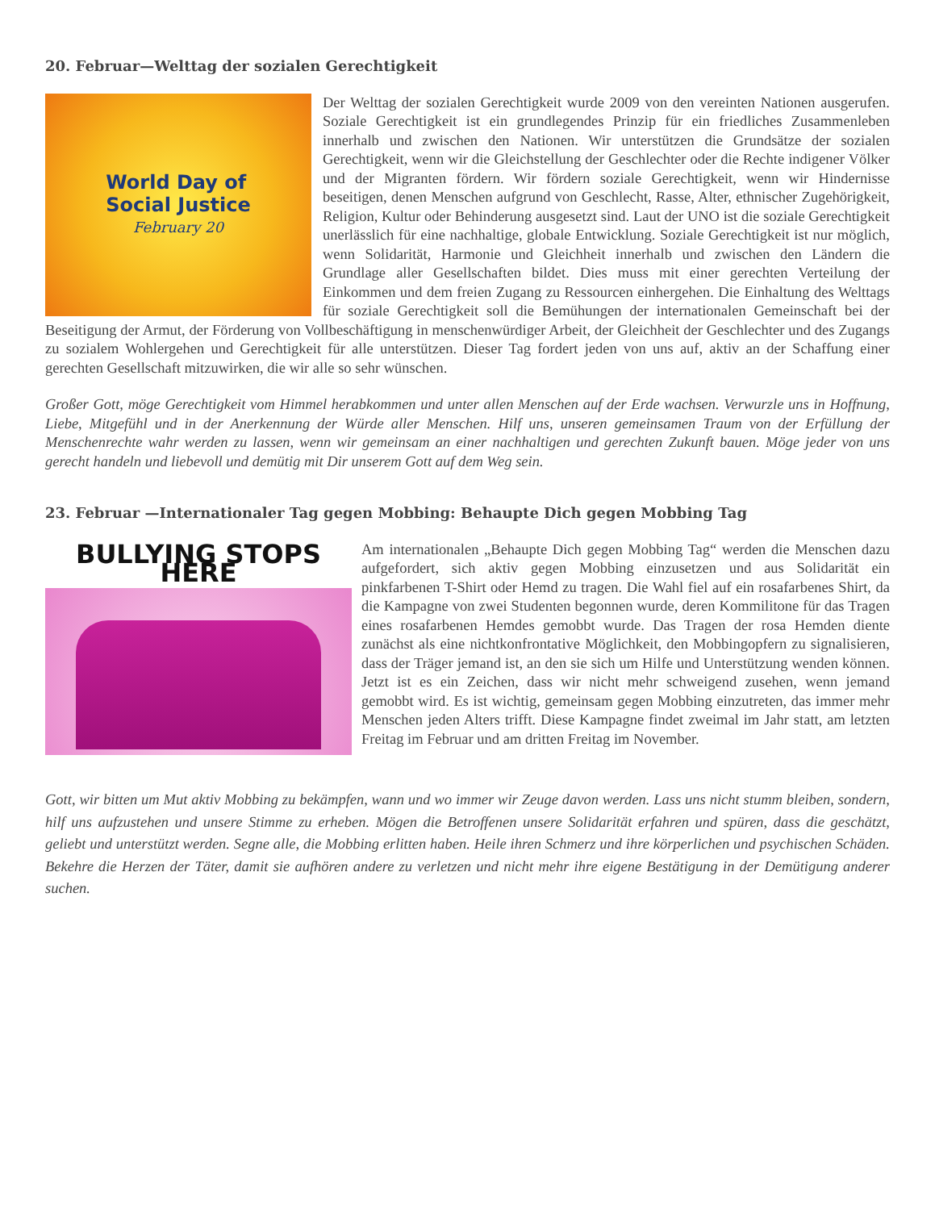20. Februar—Welttag der sozialen Gerechtigkeit
World Day of
Social Justice
February 20
Der Welttag der sozialen Gerechtigkeit wurde 2009 von den vereinten Nationen ausgerufen. Soziale Gerechtigkeit ist ein grundlegendes Prinzip für ein friedliches Zusammenleben innerhalb und zwischen den Nationen. Wir unterstützen die Grundsätze der sozialen Gerechtigkeit, wenn wir die Gleichstellung der Geschlechter oder die Rechte indigener Völker und der Migranten fördern. Wir fördern soziale Gerechtigkeit, wenn wir Hindernisse beseitigen, denen Menschen aufgrund von Geschlecht, Rasse, Alter, ethnischer Zugehörigkeit, Religion, Kultur oder Behinderung ausgesetzt sind. Laut der UNO ist die soziale Gerechtigkeit unerlässlich für eine nachhaltige, globale Entwicklung. Soziale Gerechtigkeit ist nur möglich, wenn Solidarität, Harmonie und Gleichheit innerhalb und zwischen den Ländern die Grundlage aller Gesellschaften bildet. Dies muss mit einer gerechten Verteilung der Einkommen und dem freien Zugang zu Ressourcen einhergehen. Die Einhaltung des Welttags für soziale Gerechtigkeit soll die Bemühungen der internationalen Gemeinschaft bei der Beseitigung der Armut, der Förderung von Vollbeschäftigung in menschenwürdiger Arbeit, der Gleichheit der Geschlechter und des Zugangs zu sozialem Wohlergehen und Gerechtigkeit für alle unterstützen. Dieser Tag fordert jeden von uns auf, aktiv an der Schaffung einer gerechten Gesellschaft mitzuwirken, die wir alle so sehr wünschen.
Großer Gott, möge Gerechtigkeit vom Himmel herabkommen und unter allen Menschen auf der Erde wachsen. Verwurzle uns in Hoffnung, Liebe, Mitgefühl und in der Anerkennung der Würde aller Menschen. Hilf uns, unseren gemeinsamen Traum von der Erfüllung der Menschenrechte wahr werden zu lassen, wenn wir gemeinsam an einer nachhaltigen und gerechten Zukunft bauen. Möge jeder von uns gerecht handeln und liebevoll und demütig mit Dir unserem Gott auf dem Weg sein.
23. Februar —Internationaler Tag gegen Mobbing: Behaupte Dich gegen Mobbing Tag
BULLYING STOPS HERE
Am internationalen „Behaupte Dich gegen Mobbing Tag“ werden die Menschen dazu aufgefordert, sich aktiv gegen Mobbing einzusetzen und aus Solidarität ein pinkfarbenen T-Shirt oder Hemd zu tragen. Die Wahl fiel auf ein rosafarbenes Shirt, da die Kampagne von zwei Studenten begonnen wurde, deren Kommilitone für das Tragen eines rosafarbenen Hemdes gemobbt wurde. Das Tragen der rosa Hemden diente zunächst als eine nichtkonfrontative Möglichkeit, den Mobbingopfern zu signalisieren, dass der Träger jemand ist, an den sie sich um Hilfe und Unterstützung wenden können. Jetzt ist es ein Zeichen, dass wir nicht mehr schweigend zusehen, wenn jemand gemobbt wird. Es ist wichtig, gemeinsam gegen Mobbing einzutreten, das immer mehr Menschen jeden Alters trifft. Diese Kampagne findet zweimal im Jahr statt, am letzten Freitag im Februar und am dritten Freitag im November.
Gott, wir bitten um Mut aktiv Mobbing zu bekämpfen, wann und wo immer wir Zeuge davon werden. Lass uns nicht stumm bleiben, sondern, hilf uns aufzustehen und unsere Stimme zu erheben. Mögen die Betroffenen unsere Solidarität erfahren und spüren, dass die geschätzt, geliebt und unterstützt werden. Segne alle, die Mobbing erlitten haben. Heile ihren Schmerz und ihre körperlichen und psychischen Schäden. Bekehre die Herzen der Täter, damit sie aufhören andere zu verletzen und nicht mehr ihre eigene Bestätigung in der Demütigung anderer suchen.